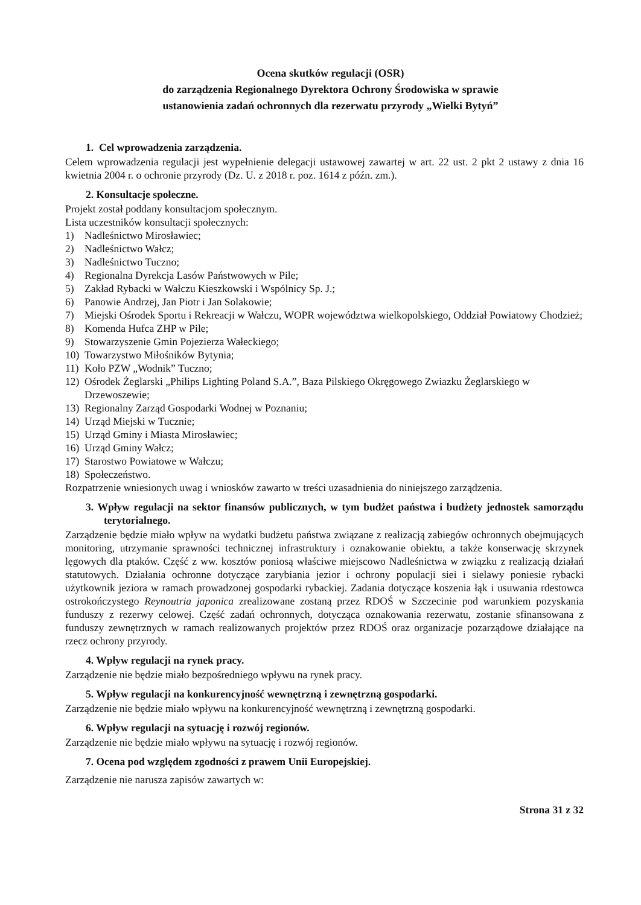Ocena skutków regulacji (OSR)
do zarządzenia Regionalnego Dyrektora Ochrony Środowiska w sprawie
ustanowienia zadań ochronnych dla rezerwatu przyrody „Wielki Bytyń”
1. Cel wprowadzenia zarządzenia.
Celem wprowadzenia regulacji jest wypełnienie delegacji ustawowej zawartej w art. 22 ust. 2 pkt 2 ustawy z dnia 16 kwietnia 2004 r. o ochronie przyrody (Dz. U. z 2018 r. poz. 1614 z późn. zm.).
2. Konsultacje społeczne.
Projekt został poddany konsultacjom społecznym.
Lista uczestników konsultacji społecznych:
1) Nadleśnictwo Mirosławiec;
2) Nadleśnictwo Wałcz;
3) Nadleśnictwo Tuczno;
4) Regionalna Dyrekcja Lasów Państwowych w Pile;
5) Zakład Rybacki w Wałczu Kieszkowski i Wspólnicy Sp. J.;
6) Panowie Andrzej, Jan Piotr i Jan Solakowie;
7) Miejski Ośrodek Sportu i Rekreacji w Wałczu, WOPR województwa wielkopolskiego, Oddział Powiatowy Chodzież;
8) Komenda Hufca ZHP w Pile;
9) Stowarzyszenie Gmin Pojezierza Wałeckiego;
10) Towarzystwo Miłośników Bytynia;
11) Koło PZW „Wodnik” Tuczno;
12) Ośrodek Żeglarski „Philips Lighting Poland S.A.”, Baza Pilskiego Okręgowego Zwiazku Żeglarskiego w Drzewoszewie;
13) Regionalny Zarząd Gospodarki Wodnej w Poznaniu;
14) Urząd Miejski w Tucznie;
15) Urząd Gminy i Miasta Mirosławiec;
16) Urząd Gminy Wałcz;
17) Starostwo Powiatowe w Wałczu;
18) Społeczeństwo.
Rozpatrzenie wniesionych uwag i wniosków zawarto w treści uzasadnienia do niniejszego zarządzenia.
3. Wpływ regulacji na sektor finansów publicznych, w tym budżet państwa i budżety jednostek samorządu terytorialnego.
Zarządzenie będzie miało wpływ na wydatki budżetu państwa związane z realizacją zabiegów ochronnych obejmujących monitoring, utrzymanie sprawności technicznej infrastruktury i oznakowanie obiektu, a także konserwację skrzynek lęgowych dla ptaków. Część z ww. kosztów poniosą właściwe miejscowo Nadleśnictwa w związku z realizacją działań statutowych. Działania ochronne dotyczące zarybiania jezior i ochrony populacji siei i sielawy poniesie rybacki użytkownik jeziora w ramach prowadzonej gospodarki rybackiej. Zadania dotyczące koszenia łąk i usuwania rdestowca ostrokończystego Reynoutria japonica zrealizowane zostaną przez RDOŚ w Szczecinie pod warunkiem pozyskania funduszy z rezerwy celowej. Część zadań ochronnych, dotycząca oznakowania rezerwatu, zostanie sfinansowana z funduszy zewnętrznych w ramach realizowanych projektów przez RDOŚ oraz organizacje pozarządowe działające na rzecz ochrony przyrody.
4. Wpływ regulacji na rynek pracy.
Zarządzenie nie będzie miało bezpośredniego wpływu na rynek pracy.
5. Wpływ regulacji na konkurencyjność wewnętrzną i zewnętrzną gospodarki.
Zarządzenie nie będzie miało wpływu na konkurencyjność wewnętrzną i zewnętrzną gospodarki.
6. Wpływ regulacji na sytuację i rozwój regionów.
Zarządzenie nie będzie miało wpływu na sytuację i rozwój regionów.
7. Ocena pod względem zgodności z prawem Unii Europejskiej.
Zarządzenie nie narusza zapisów zawartych w:
Strona 31 z 32